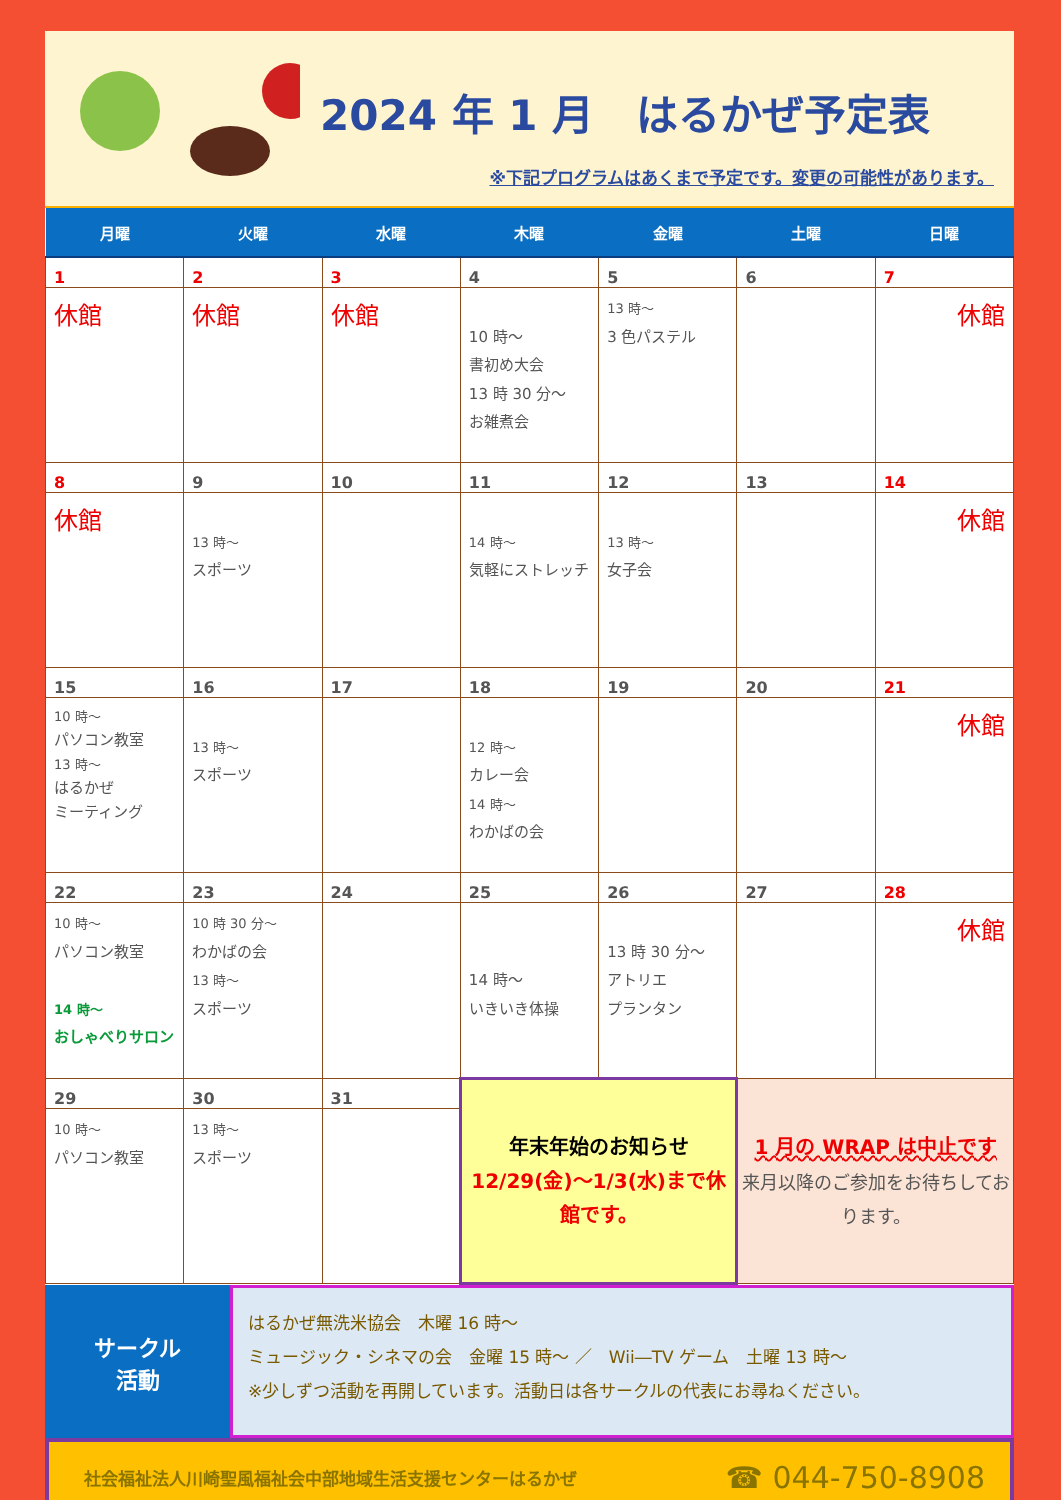2024 年 1 月　はるかぜ予定表
※下記プログラムはあくまで予定です。変更の可能性があります。
| 月曜 | 火曜 | 水曜 | 木曜 | 金曜 | 土曜 | 日曜 |
| --- | --- | --- | --- | --- | --- | --- |
| 1 | 2 | 3 | 4 | 5 | 6 | 7 |
| 休館 | 休館 | 休館 | 10 時～ 書初め大会 13 時 30 分～ お雑煮会 | 13 時～ 3 色パステル | | 休館 |
| 8 | 9 | 10 | 11 | 12 | 13 | 14 |
| 休館 | 13 時～ スポーツ | | 14 時～ 気軽にストレッチ | 13 時～ 女子会 | | 休館 |
| 15 | 16 | 17 | 18 | 19 | 20 | 21 |
| 10 時～ パソコン教室 13 時～ はるかぜ ミーティング | 13 時～ スポーツ | | 12 時～ カレー会 14 時～ わかばの会 | | | 休館 |
| 22 | 23 | 24 | 25 | 26 | 27 | 28 |
| 10 時～ パソコン教室 14 時～ おしゃべりサロン | 10 時 30 分～ わかばの会 13 時～ スポーツ | | 14 時～ いきいき体操 | 13 時 30 分～ アトリエ プランタン | | 休館 |
| 29 | 30 | 31 | 年末年始のお知らせ 12/29(金)～1/3(水)まで休館です。 | | 1 月の WRAP は中止です 来月以降のご参加をお待ちしております。 | |
| 10 時～ パソコン教室 | 13 時～ スポーツ | | | | | |
サークル
活動
はるかぜ無洗米協会　木曜 16 時～
ミュージック・シネマの会　金曜 15 時～ ／　Wii―TV ゲーム　土曜 13 時～
※少しずつ活動を再開しています。活動日は各サークルの代表にお尋ねください。
社会福祉法人川崎聖風福祉会中部地域生活支援センターはるかぜ ☎ 044-750-8908